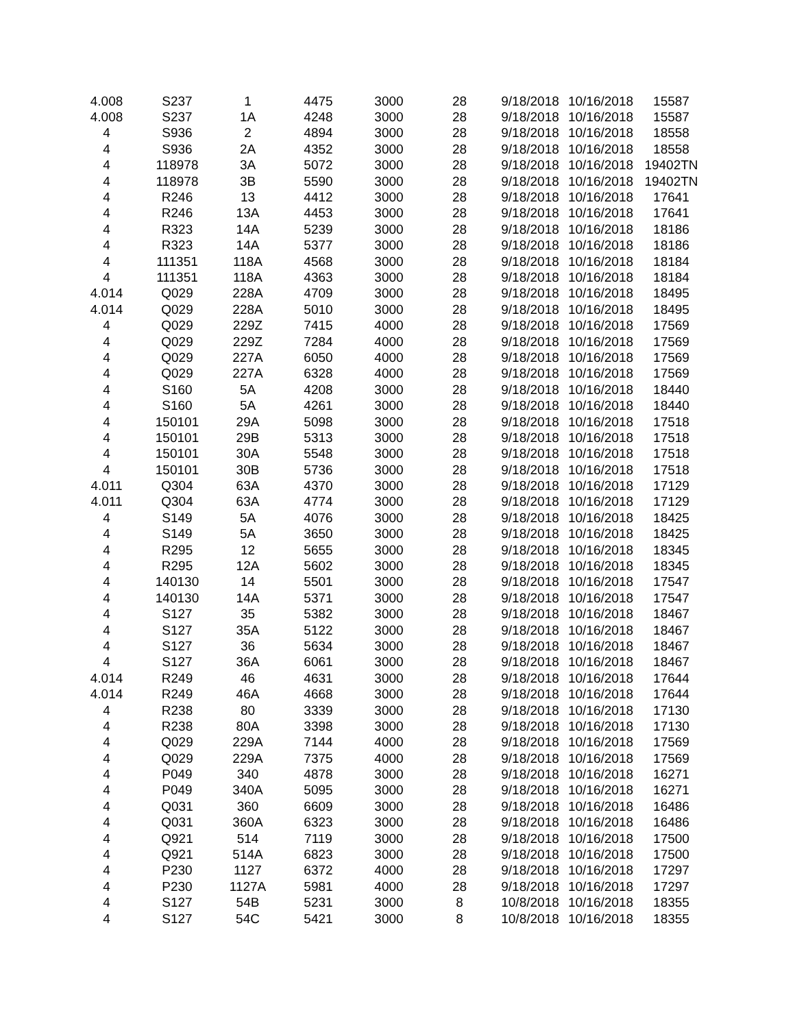| 4.008 | S237 | 1 | 4475 | 3000 | 28 | 9/18/2018 | 10/16/2018 | 15587 |
| 4.008 | S237 | 1A | 4248 | 3000 | 28 | 9/18/2018 | 10/16/2018 | 15587 |
| 4 | S936 | 2 | 4894 | 3000 | 28 | 9/18/2018 | 10/16/2018 | 18558 |
| 4 | S936 | 2A | 4352 | 3000 | 28 | 9/18/2018 | 10/16/2018 | 18558 |
| 4 | 118978 | 3A | 5072 | 3000 | 28 | 9/18/2018 | 10/16/2018 | 19402TN |
| 4 | 118978 | 3B | 5590 | 3000 | 28 | 9/18/2018 | 10/16/2018 | 19402TN |
| 4 | R246 | 13 | 4412 | 3000 | 28 | 9/18/2018 | 10/16/2018 | 17641 |
| 4 | R246 | 13A | 4453 | 3000 | 28 | 9/18/2018 | 10/16/2018 | 17641 |
| 4 | R323 | 14A | 5239 | 3000 | 28 | 9/18/2018 | 10/16/2018 | 18186 |
| 4 | R323 | 14A | 5377 | 3000 | 28 | 9/18/2018 | 10/16/2018 | 18186 |
| 4 | 111351 | 118A | 4568 | 3000 | 28 | 9/18/2018 | 10/16/2018 | 18184 |
| 4 | 111351 | 118A | 4363 | 3000 | 28 | 9/18/2018 | 10/16/2018 | 18184 |
| 4.014 | Q029 | 228A | 4709 | 3000 | 28 | 9/18/2018 | 10/16/2018 | 18495 |
| 4.014 | Q029 | 228A | 5010 | 3000 | 28 | 9/18/2018 | 10/16/2018 | 18495 |
| 4 | Q029 | 229Z | 7415 | 4000 | 28 | 9/18/2018 | 10/16/2018 | 17569 |
| 4 | Q029 | 229Z | 7284 | 4000 | 28 | 9/18/2018 | 10/16/2018 | 17569 |
| 4 | Q029 | 227A | 6050 | 4000 | 28 | 9/18/2018 | 10/16/2018 | 17569 |
| 4 | Q029 | 227A | 6328 | 4000 | 28 | 9/18/2018 | 10/16/2018 | 17569 |
| 4 | S160 | 5A | 4208 | 3000 | 28 | 9/18/2018 | 10/16/2018 | 18440 |
| 4 | S160 | 5A | 4261 | 3000 | 28 | 9/18/2018 | 10/16/2018 | 18440 |
| 4 | 150101 | 29A | 5098 | 3000 | 28 | 9/18/2018 | 10/16/2018 | 17518 |
| 4 | 150101 | 29B | 5313 | 3000 | 28 | 9/18/2018 | 10/16/2018 | 17518 |
| 4 | 150101 | 30A | 5548 | 3000 | 28 | 9/18/2018 | 10/16/2018 | 17518 |
| 4 | 150101 | 30B | 5736 | 3000 | 28 | 9/18/2018 | 10/16/2018 | 17518 |
| 4.011 | Q304 | 63A | 4370 | 3000 | 28 | 9/18/2018 | 10/16/2018 | 17129 |
| 4.011 | Q304 | 63A | 4774 | 3000 | 28 | 9/18/2018 | 10/16/2018 | 17129 |
| 4 | S149 | 5A | 4076 | 3000 | 28 | 9/18/2018 | 10/16/2018 | 18425 |
| 4 | S149 | 5A | 3650 | 3000 | 28 | 9/18/2018 | 10/16/2018 | 18425 |
| 4 | R295 | 12 | 5655 | 3000 | 28 | 9/18/2018 | 10/16/2018 | 18345 |
| 4 | R295 | 12A | 5602 | 3000 | 28 | 9/18/2018 | 10/16/2018 | 18345 |
| 4 | 140130 | 14 | 5501 | 3000 | 28 | 9/18/2018 | 10/16/2018 | 17547 |
| 4 | 140130 | 14A | 5371 | 3000 | 28 | 9/18/2018 | 10/16/2018 | 17547 |
| 4 | S127 | 35 | 5382 | 3000 | 28 | 9/18/2018 | 10/16/2018 | 18467 |
| 4 | S127 | 35A | 5122 | 3000 | 28 | 9/18/2018 | 10/16/2018 | 18467 |
| 4 | S127 | 36 | 5634 | 3000 | 28 | 9/18/2018 | 10/16/2018 | 18467 |
| 4 | S127 | 36A | 6061 | 3000 | 28 | 9/18/2018 | 10/16/2018 | 18467 |
| 4.014 | R249 | 46 | 4631 | 3000 | 28 | 9/18/2018 | 10/16/2018 | 17644 |
| 4.014 | R249 | 46A | 4668 | 3000 | 28 | 9/18/2018 | 10/16/2018 | 17644 |
| 4 | R238 | 80 | 3339 | 3000 | 28 | 9/18/2018 | 10/16/2018 | 17130 |
| 4 | R238 | 80A | 3398 | 3000 | 28 | 9/18/2018 | 10/16/2018 | 17130 |
| 4 | Q029 | 229A | 7144 | 4000 | 28 | 9/18/2018 | 10/16/2018 | 17569 |
| 4 | Q029 | 229A | 7375 | 4000 | 28 | 9/18/2018 | 10/16/2018 | 17569 |
| 4 | P049 | 340 | 4878 | 3000 | 28 | 9/18/2018 | 10/16/2018 | 16271 |
| 4 | P049 | 340A | 5095 | 3000 | 28 | 9/18/2018 | 10/16/2018 | 16271 |
| 4 | Q031 | 360 | 6609 | 3000 | 28 | 9/18/2018 | 10/16/2018 | 16486 |
| 4 | Q031 | 360A | 6323 | 3000 | 28 | 9/18/2018 | 10/16/2018 | 16486 |
| 4 | Q921 | 514 | 7119 | 3000 | 28 | 9/18/2018 | 10/16/2018 | 17500 |
| 4 | Q921 | 514A | 6823 | 3000 | 28 | 9/18/2018 | 10/16/2018 | 17500 |
| 4 | P230 | 1127 | 6372 | 4000 | 28 | 9/18/2018 | 10/16/2018 | 17297 |
| 4 | P230 | 1127A | 5981 | 4000 | 28 | 9/18/2018 | 10/16/2018 | 17297 |
| 4 | S127 | 54B | 5231 | 3000 | 8 | 10/8/2018 | 10/16/2018 | 18355 |
| 4 | S127 | 54C | 5421 | 3000 | 8 | 10/8/2018 | 10/16/2018 | 18355 |